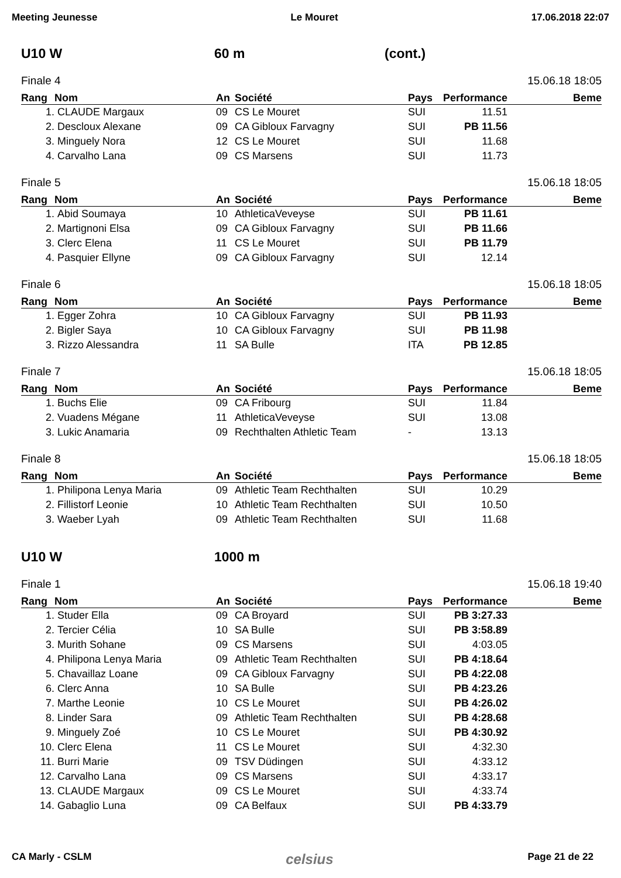Meeting Jeunesse Le Mouret 17.06.2018 22:07
U10 W 60 m (cont.)
Finale 4 15.06.18 18:05
| Rang | Nom | An | Société | Pays | Performance | Beme |
| --- | --- | --- | --- | --- | --- | --- |
| 1. | CLAUDE Margaux | 09 | CS Le Mouret | SUI | 11.51 | |
| 2. | Descloux Alexane | 09 | CA Gibloux Farvagny | SUI | PB 11.56 | |
| 3. | Minguely Nora | 12 | CS Le Mouret | SUI | 11.68 | |
| 4. | Carvalho Lana | 09 | CS Marsens | SUI | 11.73 | |
Finale 5 15.06.18 18:05
| Rang | Nom | An | Société | Pays | Performance | Beme |
| --- | --- | --- | --- | --- | --- | --- |
| 1. | Abid Soumaya | 10 | AthleticaVeveyse | SUI | PB 11.61 | |
| 2. | Martignoni Elsa | 09 | CA Gibloux Farvagny | SUI | PB 11.66 | |
| 3. | Clerc Elena | 11 | CS Le Mouret | SUI | PB 11.79 | |
| 4. | Pasquier Ellyne | 09 | CA Gibloux Farvagny | SUI | 12.14 | |
Finale 6 15.06.18 18:05
| Rang | Nom | An | Société | Pays | Performance | Beme |
| --- | --- | --- | --- | --- | --- | --- |
| 1. | Egger Zohra | 10 | CA Gibloux Farvagny | SUI | PB 11.93 | |
| 2. | Bigler Saya | 10 | CA Gibloux Farvagny | SUI | PB 11.98 | |
| 3. | Rizzo Alessandra | 11 | SA Bulle | ITA | PB 12.85 | |
Finale 7 15.06.18 18:05
| Rang | Nom | An | Société | Pays | Performance | Beme |
| --- | --- | --- | --- | --- | --- | --- |
| 1. | Buchs Elie | 09 | CA Fribourg | SUI | 11.84 | |
| 2. | Vuadens Mégane | 11 | AthleticaVeveyse | SUI | 13.08 | |
| 3. | Lukic Anamaria | 09 | Rechthalten Athletic Team | - | 13.13 | |
Finale 8 15.06.18 18:05
| Rang | Nom | An | Société | Pays | Performance | Beme |
| --- | --- | --- | --- | --- | --- | --- |
| 1. | Philipona Lenya Maria | 09 | Athletic Team Rechthalten | SUI | 10.29 | |
| 2. | Fillistorf Leonie | 10 | Athletic Team Rechthalten | SUI | 10.50 | |
| 3. | Waeber Lyah | 09 | Athletic Team Rechthalten | SUI | 11.68 | |
U10 W 1000 m
Finale 1 15.06.18 19:40
| Rang | Nom | An | Société | Pays | Performance | Beme |
| --- | --- | --- | --- | --- | --- | --- |
| 1. | Studer Ella | 09 | CA Broyard | SUI | PB 3:27.33 | |
| 2. | Tercier Célia | 10 | SA Bulle | SUI | PB 3:58.89 | |
| 3. | Murith Sohane | 09 | CS Marsens | SUI | 4:03.05 | |
| 4. | Philipona Lenya Maria | 09 | Athletic Team Rechthalten | SUI | PB 4:18.64 | |
| 5. | Chavaillaz Loane | 09 | CA Gibloux Farvagny | SUI | PB 4:22.08 | |
| 6. | Clerc Anna | 10 | SA Bulle | SUI | PB 4:23.26 | |
| 7. | Marthe Leonie | 10 | CS Le Mouret | SUI | PB 4:26.02 | |
| 8. | Linder Sara | 09 | Athletic Team Rechthalten | SUI | PB 4:28.68 | |
| 9. | Minguely Zoé | 10 | CS Le Mouret | SUI | PB 4:30.92 | |
| 10. | Clerc Elena | 11 | CS Le Mouret | SUI | 4:32.30 | |
| 11. | Burri Marie | 09 | TSV Düdingen | SUI | 4:33.12 | |
| 12. | Carvalho Lana | 09 | CS Marsens | SUI | 4:33.17 | |
| 13. | CLAUDE Margaux | 09 | CS Le Mouret | SUI | 4:33.74 | |
| 14. | Gabaglio Luna | 09 | CA Belfaux | SUI | PB 4:33.79 | |
CA Marly - CSLM celsius Page 21 de 22